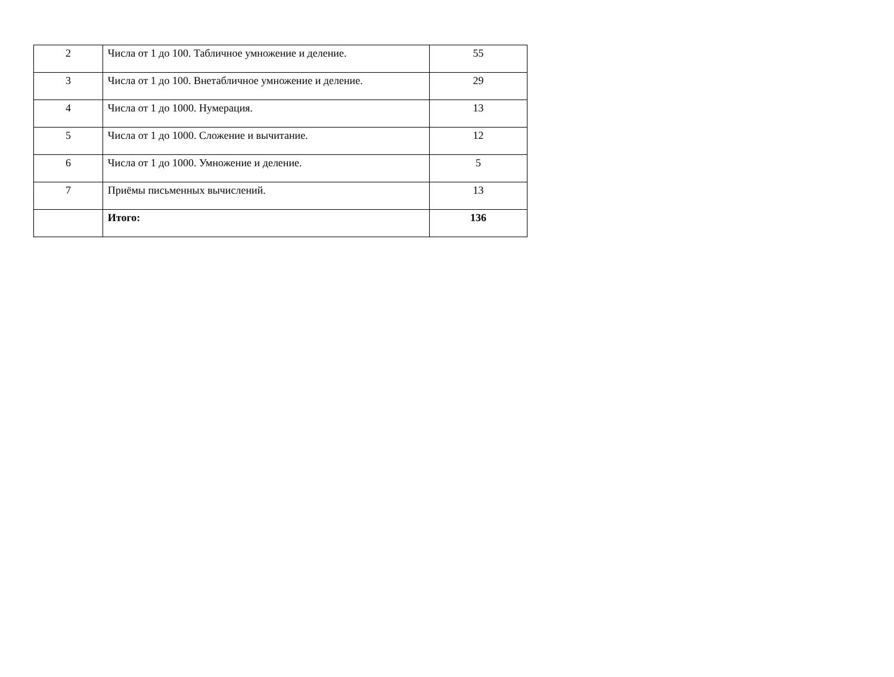| 2 | Числа от 1 до 100. Табличное умножение и деление. | 55 |
| 3 | Числа от 1 до 100. Внетабличное умножение и деление. | 29 |
| 4 | Числа от 1 до 1000. Нумерация. | 13 |
| 5 | Числа от 1 до 1000. Сложение и вычитание. | 12 |
| 6 | Числа от 1 до 1000. Умножение и деление. | 5 |
| 7 | Приёмы письменных вычислений. | 13 |
| | Итого: | 136 |